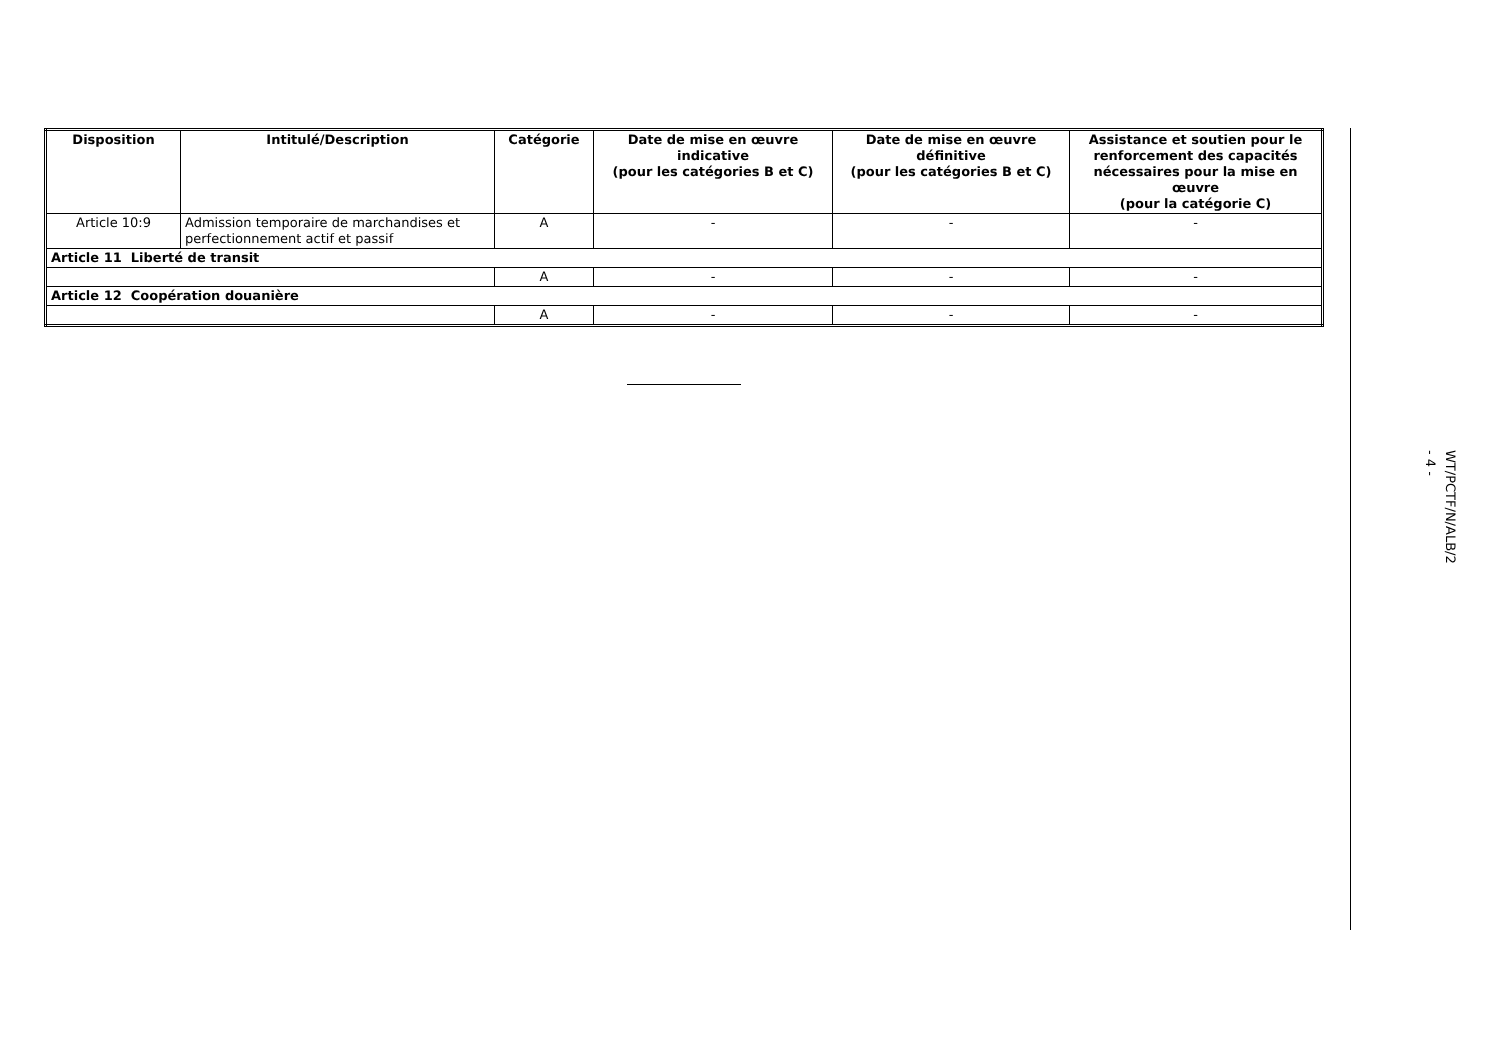| Disposition | Intitulé/Description | Catégorie | Date de mise en œuvre indicative (pour les catégories B et C) | Date de mise en œuvre définitive (pour les catégories B et C) | Assistance et soutien pour le renforcement des capacités nécessaires pour la mise en œuvre (pour la catégorie C) |
| --- | --- | --- | --- | --- | --- |
| Article 10:9 | Admission temporaire de marchandises et perfectionnement actif et passif | A | - | - | - |
| Article 11 Liberté de transit | | | | | |
| | | A | - | - | - |
| Article 12 Coopération douanière | | | | | |
| | | A | - | - | - |
WT/PCTF/N/ALB/2
- 4 -